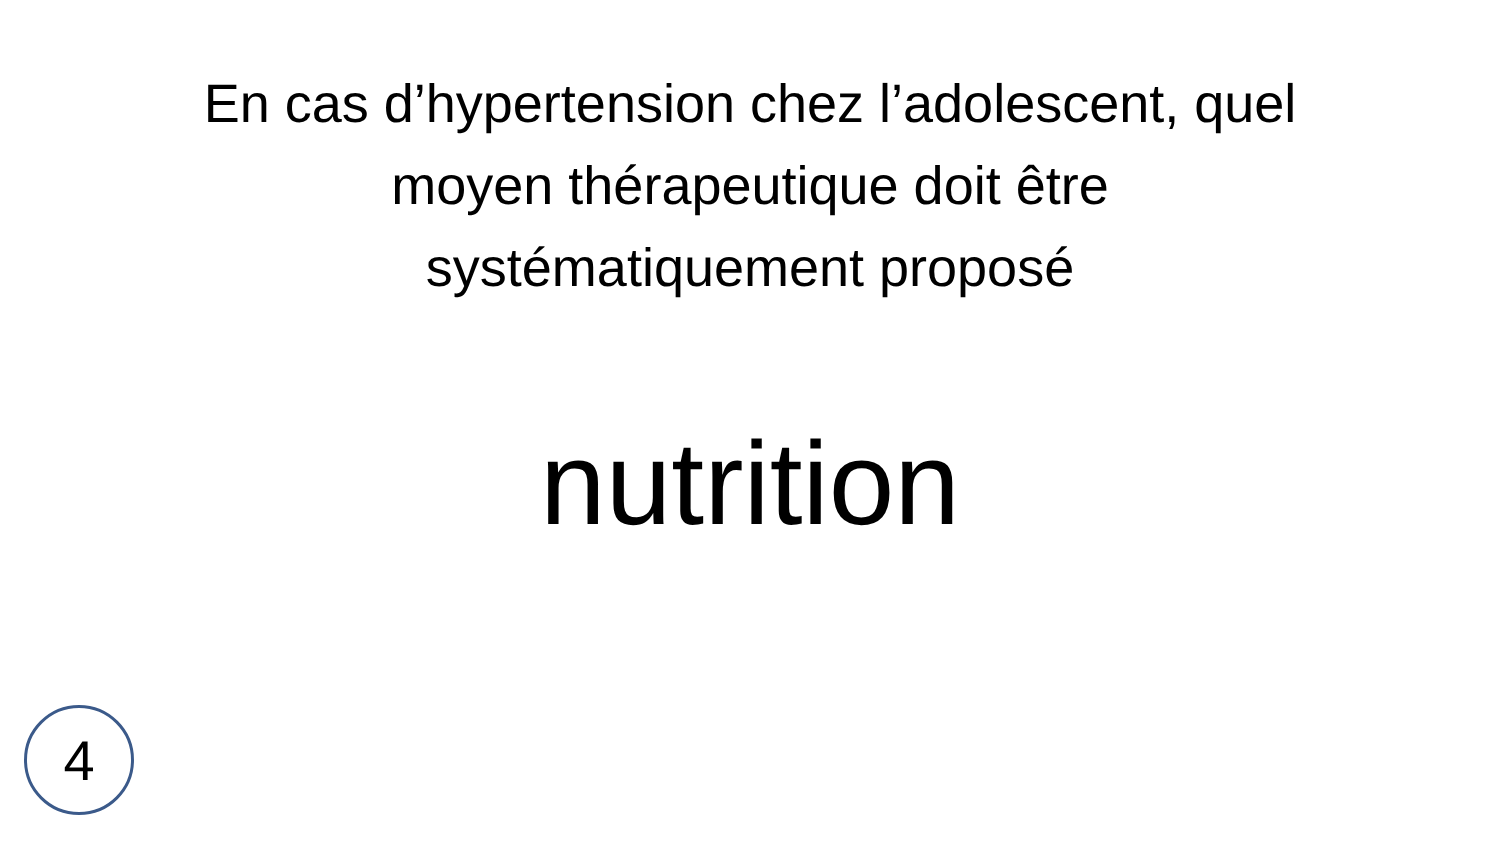En cas d’hypertension chez l’adolescent, quel
moyen thérapeutique doit être
systématiquement proposé
nutrition
4